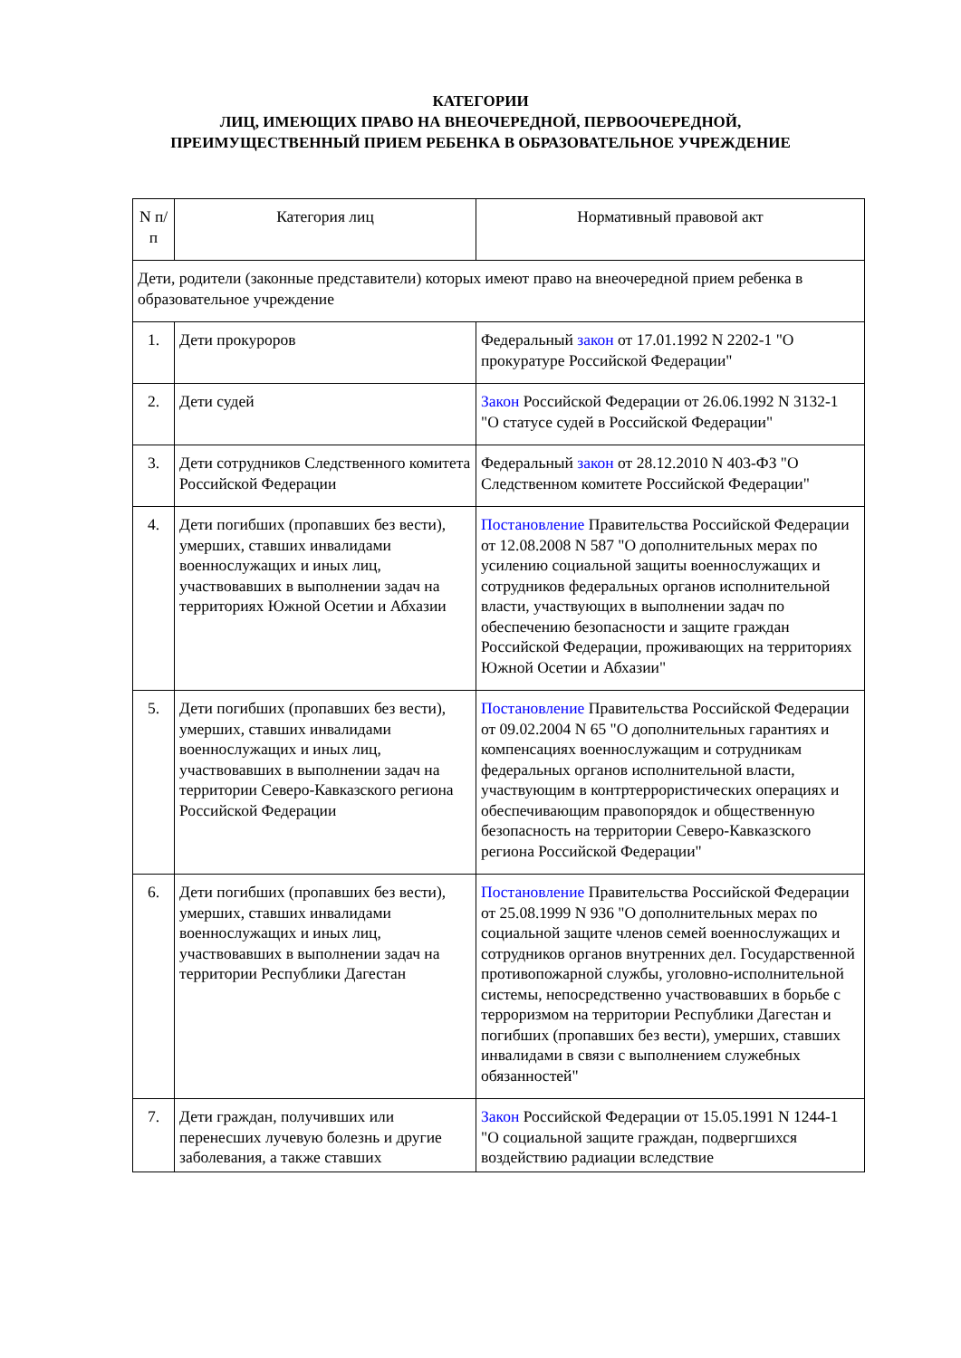КАТЕГОРИИ
ЛИЦ, ИМЕЮЩИХ ПРАВО НА ВНЕОЧЕРЕДНОЙ, ПЕРВООЧЕРЕДНОЙ,
ПРЕИМУЩЕСТВЕННЫЙ ПРИЕМ РЕБЕНКА В ОБРАЗОВАТЕЛЬНОЕ УЧРЕЖДЕНИЕ
| N п/п | Категория лиц | Нормативный правовой акт |
| Дети, родители (законные представители) которых имеют право на внеочередной прием ребенка в образовательное учреждение | | |
| 1. | Дети прокуроров | Федеральный закон от 17.01.1992 N 2202-1 "О прокуратуре Российской Федерации" |
| 2. | Дети судей | Закон Российской Федерации от 26.06.1992 N 3132-1 "О статусе судей в Российской Федерации" |
| 3. | Дети сотрудников Следственного комитета Российской Федерации | Федеральный закон от 28.12.2010 N 403-ФЗ "О Следственном комитете Российской Федерации" |
| 4. | Дети погибших (пропавших без вести), умерших, ставших инвалидами военнослужащих и иных лиц, участвовавших в выполнении задач на территориях Южной Осетии и Абхазии | Постановление Правительства Российской Федерации от 12.08.2008 N 587 "О дополнительных мерах по усилению социальной защиты военнослужащих и сотрудников федеральных органов исполнительной власти, участвующих в выполнении задач по обеспечению безопасности и защите граждан Российской Федерации, проживающих на территориях Южной Осетии и Абхазии" |
| 5. | Дети погибших (пропавших без вести), умерших, ставших инвалидами военнослужащих и иных лиц, участвовавших в выполнении задач на территории Северо-Кавказского региона Российской Федерации | Постановление Правительства Российской Федерации от 09.02.2004 N 65 "О дополнительных гарантиях и компенсациях военнослужащим и сотрудникам федеральных органов исполнительной власти, участвующим в контртеррористических операциях и обеспечивающим правопорядок и общественную безопасность на территории Северо-Кавказского региона Российской Федерации" |
| 6. | Дети погибших (пропавших без вести), умерших, ставших инвалидами военнослужащих и иных лиц, участвовавших в выполнении задач на территории Республики Дагестан | Постановление Правительства Российской Федерации от 25.08.1999 N 936 "О дополнительных мерах по социальной защите членов семей военнослужащих и сотрудников органов внутренних дел. Государственной противопожарной службы, уголовно-исполнительной системы, непосредственно участвовавших в борьбе с терроризмом на территории Республики Дагестан и погибших (пропавших без вести), умерших, ставших инвалидами в связи с выполнением служебных обязанностей" |
| 7. | Дети граждан, получивших или перенесших лучевую болезнь и другие заболевания, а также ставших | Закон Российской Федерации от 15.05.1991 N 1244-1 "О социальной защите граждан, подвергшихся воздействию радиации вследствие |